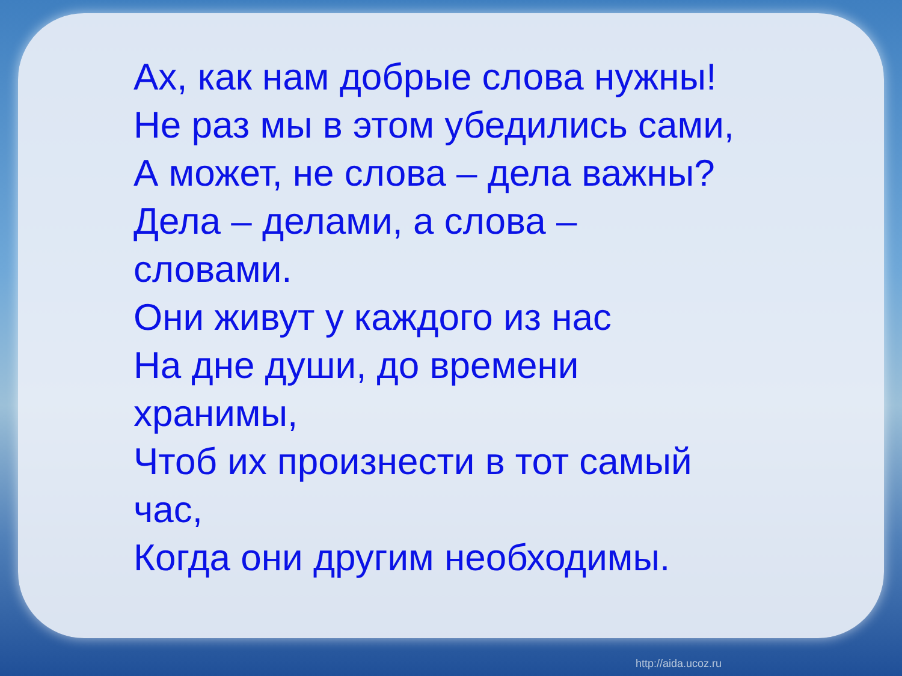Ах, как нам добрые слова нужны!
Не раз мы в этом убедились сами,
А может, не слова – дела важны?
Дела – делами, а слова –
словами.
Они живут у каждого из нас
На дне души, до времени
хранимы,
Чтоб их произнести в тот самый
час,
Когда они другим необходимы.
http://aida.ucoz.ru